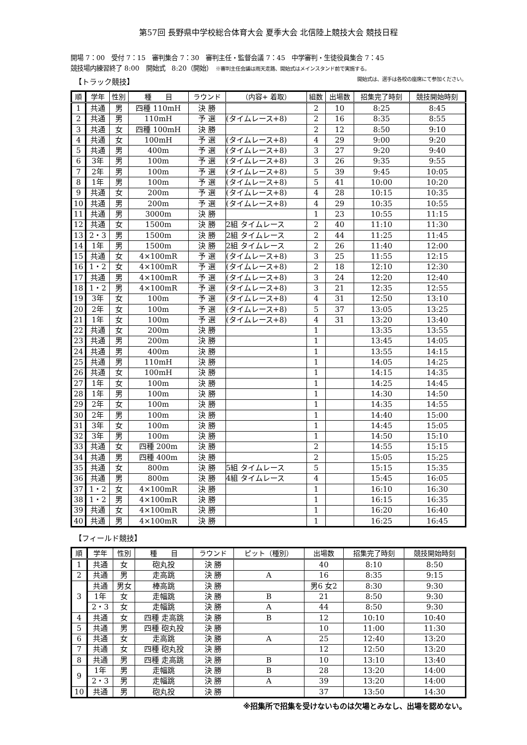第57回 長野県中学校総合体育大会 夏季大会 北信陸上競技大会 競技日程
開場 7：00　受付 7：15　審判集合 7：30　審判主任・監督会議 7：45　中学審判・生徒役員集合 7：45
競技場内練習終了 8:00　開始式　8:20（開始）　※審判主任会議は雨天走路、開始式はメインスタンド前で実施する。
開始式は、選手は各校の座席にて参加ください。
【トラック競技】
| 順 | 学年 | 性別 | 種 目 | ラウンド | （内容+ 着取） | 組数 | 出場数 | 招集完了時刻 | 競技開始時刻 |
| --- | --- | --- | --- | --- | --- | --- | --- | --- | --- |
| 1 | 共通 | 男 | 四種 110mH | 決 勝 | | 2 | 10 | 8:25 | 8:45 |
| 2 | 共通 | 男 | 110mH | 予 選 | (タイムレース+8) | 2 | 16 | 8:35 | 8:55 |
| 3 | 共通 | 女 | 四種 100mH | 決 勝 | | 2 | 12 | 8:50 | 9:10 |
| 4 | 共通 | 女 | 100mH | 予 選 | (タイムレース+8) | 4 | 29 | 9:00 | 9:20 |
| 5 | 共通 | 男 | 400m | 予 選 | (タイムレース+8) | 3 | 27 | 9:20 | 9:40 |
| 6 | 3年 | 男 | 100m | 予 選 | (タイムレース+8) | 3 | 26 | 9:35 | 9:55 |
| 7 | 2年 | 男 | 100m | 予 選 | (タイムレース+8) | 5 | 39 | 9:45 | 10:05 |
| 8 | 1年 | 男 | 100m | 予 選 | (タイムレース+8) | 5 | 41 | 10:00 | 10:20 |
| 9 | 共通 | 女 | 200m | 予 選 | (タイムレース+8) | 4 | 28 | 10:15 | 10:35 |
| 10 | 共通 | 男 | 200m | 予 選 | (タイムレース+8) | 4 | 29 | 10:35 | 10:55 |
| 11 | 共通 | 男 | 3000m | 決 勝 | | 1 | 23 | 10:55 | 11:15 |
| 12 | 共通 | 女 | 1500m | 決 勝 | 2組 タイムレース | 2 | 40 | 11:10 | 11:30 |
| 13 | 2・3 | 男 | 1500m | 決 勝 | 2組 タイムレース | 2 | 44 | 11:25 | 11:45 |
| 14 | 1年 | 男 | 1500m | 決 勝 | 2組 タイムレース | 2 | 26 | 11:40 | 12:00 |
| 15 | 共通 | 女 | 4×100mR | 予 選 | (タイムレース+8) | 3 | 25 | 11:55 | 12:15 |
| 16 | 1・2 | 女 | 4×100mR | 予 選 | (タイムレース+8) | 2 | 18 | 12:10 | 12:30 |
| 17 | 共通 | 男 | 4×100mR | 予 選 | (タイムレース+8) | 3 | 24 | 12:20 | 12:40 |
| 18 | 1・2 | 男 | 4×100mR | 予 選 | (タイムレース+8) | 3 | 21 | 12:35 | 12:55 |
| 19 | 3年 | 女 | 100m | 予 選 | (タイムレース+8) | 4 | 31 | 12:50 | 13:10 |
| 20 | 2年 | 女 | 100m | 予 選 | (タイムレース+8) | 5 | 37 | 13:05 | 13:25 |
| 21 | 1年 | 女 | 100m | 予 選 | (タイムレース+8) | 4 | 31 | 13:20 | 13:40 |
| 22 | 共通 | 女 | 200m | 決 勝 | | 1 | | 13:35 | 13:55 |
| 23 | 共通 | 男 | 200m | 決 勝 | | 1 | | 13:45 | 14:05 |
| 24 | 共通 | 男 | 400m | 決 勝 | | 1 | | 13:55 | 14:15 |
| 25 | 共通 | 男 | 110mH | 決 勝 | | 1 | | 14:05 | 14:25 |
| 26 | 共通 | 女 | 100mH | 決 勝 | | 1 | | 14:15 | 14:35 |
| 27 | 1年 | 女 | 100m | 決 勝 | | 1 | | 14:25 | 14:45 |
| 28 | 1年 | 男 | 100m | 決 勝 | | 1 | | 14:30 | 14:50 |
| 29 | 2年 | 女 | 100m | 決 勝 | | 1 | | 14:35 | 14:55 |
| 30 | 2年 | 男 | 100m | 決 勝 | | 1 | | 14:40 | 15:00 |
| 31 | 3年 | 女 | 100m | 決 勝 | | 1 | | 14:45 | 15:05 |
| 32 | 3年 | 男 | 100m | 決 勝 | | 1 | | 14:50 | 15:10 |
| 33 | 共通 | 女 | 四種 200m | 決 勝 | | 2 | | 14:55 | 15:15 |
| 34 | 共通 | 男 | 四種 400m | 決 勝 | | 2 | | 15:05 | 15:25 |
| 35 | 共通 | 女 | 800m | 決 勝 | 5組 タイムレース | 5 | | 15:15 | 15:35 |
| 36 | 共通 | 男 | 800m | 決 勝 | 4組 タイムレース | 4 | | 15:45 | 16:05 |
| 37 | 1・2 | 女 | 4×100mR | 決 勝 | | 1 | | 16:10 | 16:30 |
| 38 | 1・2 | 男 | 4×100mR | 決 勝 | | 1 | | 16:15 | 16:35 |
| 39 | 共通 | 女 | 4×100mR | 決 勝 | | 1 | | 16:20 | 16:40 |
| 40 | 共通 | 男 | 4×100mR | 決 勝 | | 1 | | 16:25 | 16:45 |
【フィールド競技】
| 順 | 学年 | 性別 | 種 目 | ラウンド | ピット（種別） | 出場数 | 招集完了時刻 | 競技開始時刻 |
| --- | --- | --- | --- | --- | --- | --- | --- | --- |
| 1 | 共通 | 女 | 砲丸投 | 決 勝 | | 40 | 8:10 | 8:50 |
| 2 | 共通 | 男 | 走高跳 | 決 勝 | A | 16 | 8:35 | 9:15 |
| 3 | 共通 | 男女 | 棒高跳 | 決 勝 | | 男6 女2 | 8:30 | 9:30 |
| | 1年 | 女 | 走幅跳 | 決 勝 | B | 21 | 8:50 | 9:30 |
| | 2・3 | 女 | 走幅跳 | 決 勝 | A | 44 | 8:50 | 9:30 |
| 4 | 共通 | 女 | 四種 走高跳 | 決 勝 | B | 12 | 10:10 | 10:40 |
| 5 | 共通 | 男 | 四種 砲丸投 | 決 勝 | | 10 | 11:00 | 11:30 |
| 6 | 共通 | 女 | 走高跳 | 決 勝 | A | 25 | 12:40 | 13:20 |
| 7 | 共通 | 女 | 四種 砲丸投 | 決 勝 | | 12 | 12:50 | 13:20 |
| 8 | 共通 | 男 | 四種 走高跳 | 決 勝 | B | 10 | 13:10 | 13:40 |
| 9 | 1年 | 男 | 走幅跳 | 決 勝 | B | 28 | 13:20 | 14:00 |
| | 2・3 | 男 | 走幅跳 | 決 勝 | A | 39 | 13:20 | 14:00 |
| 10 | 共通 | 男 | 砲丸投 | 決 勝 | | 37 | 13:50 | 14:30 |
※招集所で招集を受けないものは欠場とみなし、出場を認めない。